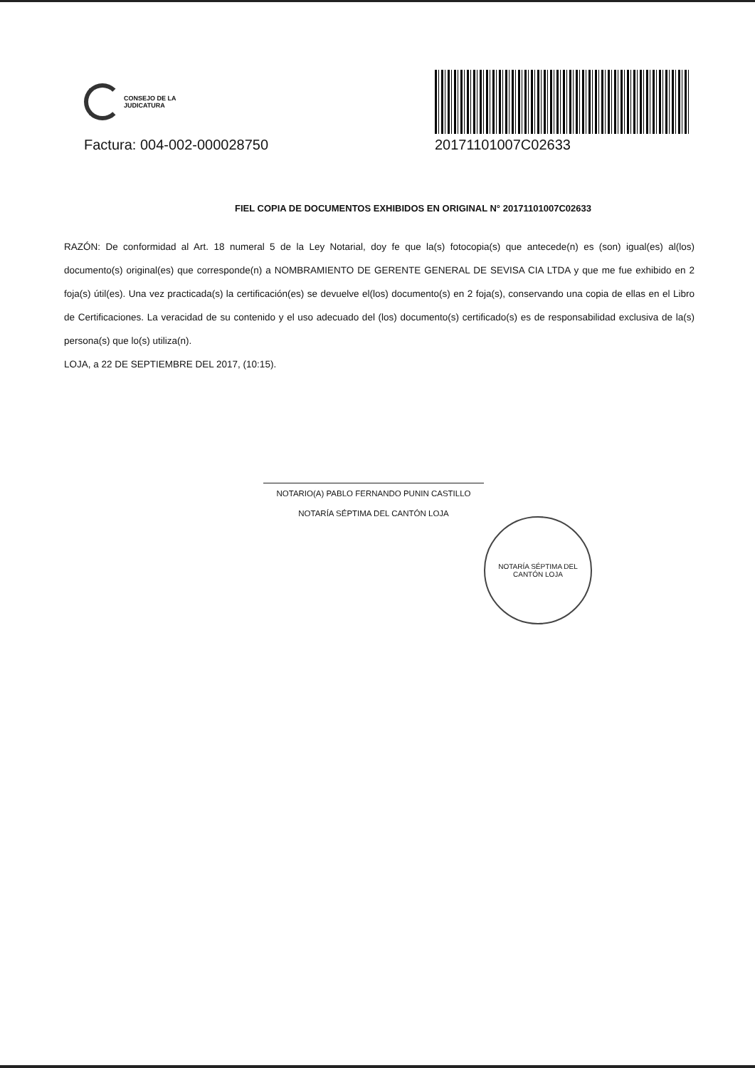CONSEJO DE LA
JUDICATURA
Factura: 004-002-000028750
20171101007C02633
FIEL COPIA DE DOCUMENTOS EXHIBIDOS EN ORIGINAL N° 20171101007C02633
RAZÓN: De conformidad al Art. 18 numeral 5 de la Ley Notarial, doy fe que la(s) fotocopia(s) que antecede(n) es (son) igual(es) al(los) documento(s) original(es) que corresponde(n) a NOMBRAMIENTO DE GERENTE GENERAL DE SEVISA CIA LTDA y que me fue exhibido en 2 foja(s) útil(es). Una vez practicada(s) la certificación(es) se devuelve el(los) documento(s) en 2 foja(s), conservando una copia de ellas en el Libro de Certificaciones. La veracidad de su contenido y el uso adecuado del (los) documento(s) certificado(s) es de responsabilidad exclusiva de la(s) persona(s) que lo(s) utiliza(n).
LOJA, a 22 DE SEPTIEMBRE DEL 2017, (10:15).
NOTARIO(A) PABLO FERNANDO PUNIN CASTILLO
NOTARÍA SÉPTIMA DEL CANTÓN LOJA
NOTARÍA SÉPTIMA DEL CANTÓN LOJA